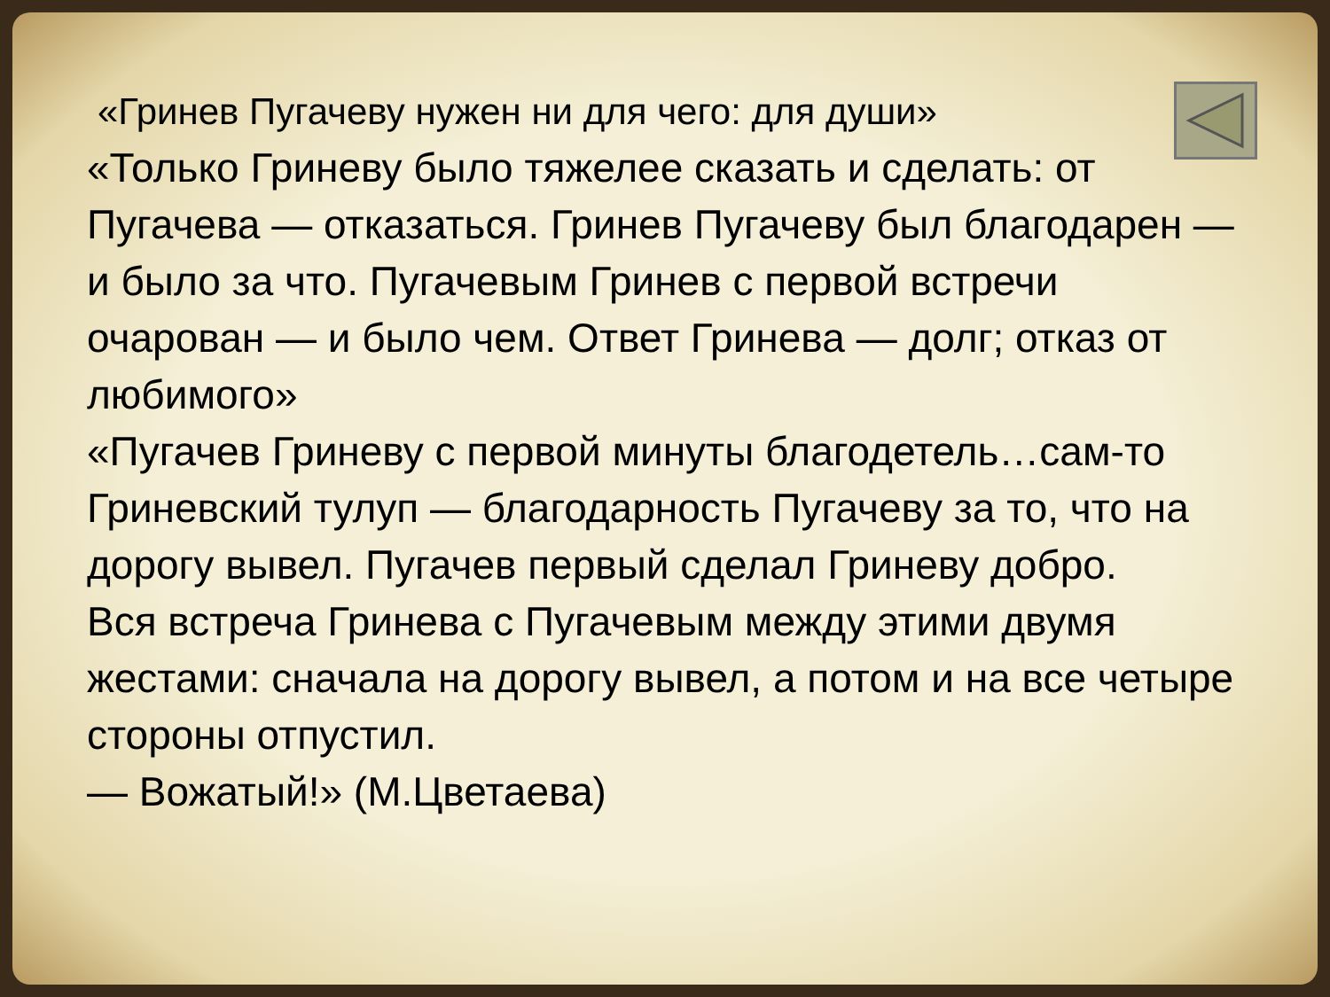«Гринев Пугачеву нужен ни для чего: для души»
«Только Гриневу было тяжелее сказать и сделать: от Пугачева — отказаться. Гринев Пугачеву был благодарен — и было за что. Пугачевым Гринев с первой встречи очарован — и было чем. Ответ Гринева — долг; отказ от любимого»
«Пугачев Гриневу с первой минуты благодетель…сам-то Гриневский тулуп — благодарность Пугачеву за то, что на дорогу вывел. Пугачев первый сделал Гриневу добро.
Вся встреча Гринева с Пугачевым между этими двумя жестами: сначала на дорогу вывел, а потом и на все четыре стороны отпустил.
— Вожатый!» (М.Цветаева)